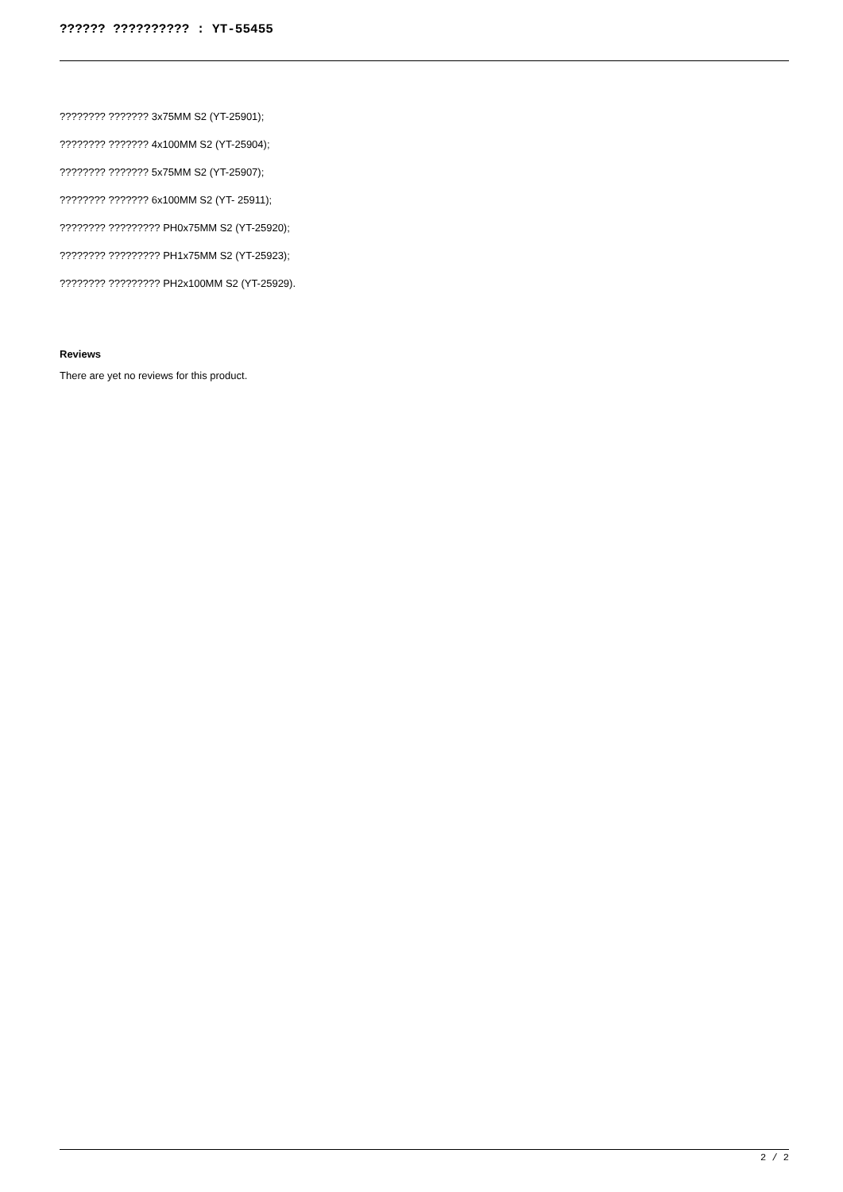?????? ?????????? : YT-55455
???????? ??????? 3x75MM S2 (YT-25901);
???????? ??????? 4x100MM S2 (YT-25904);
???????? ??????? 5x75MM S2 (YT-25907);
???????? ??????? 6x100MM S2 (YT- 25911);
???????? ????????? PH0x75MM S2 (YT-25920);
???????? ????????? PH1x75MM S2 (YT-25923);
???????? ????????? PH2x100MM S2 (YT-25929).
Reviews
There are yet no reviews for this product.
2 / 2